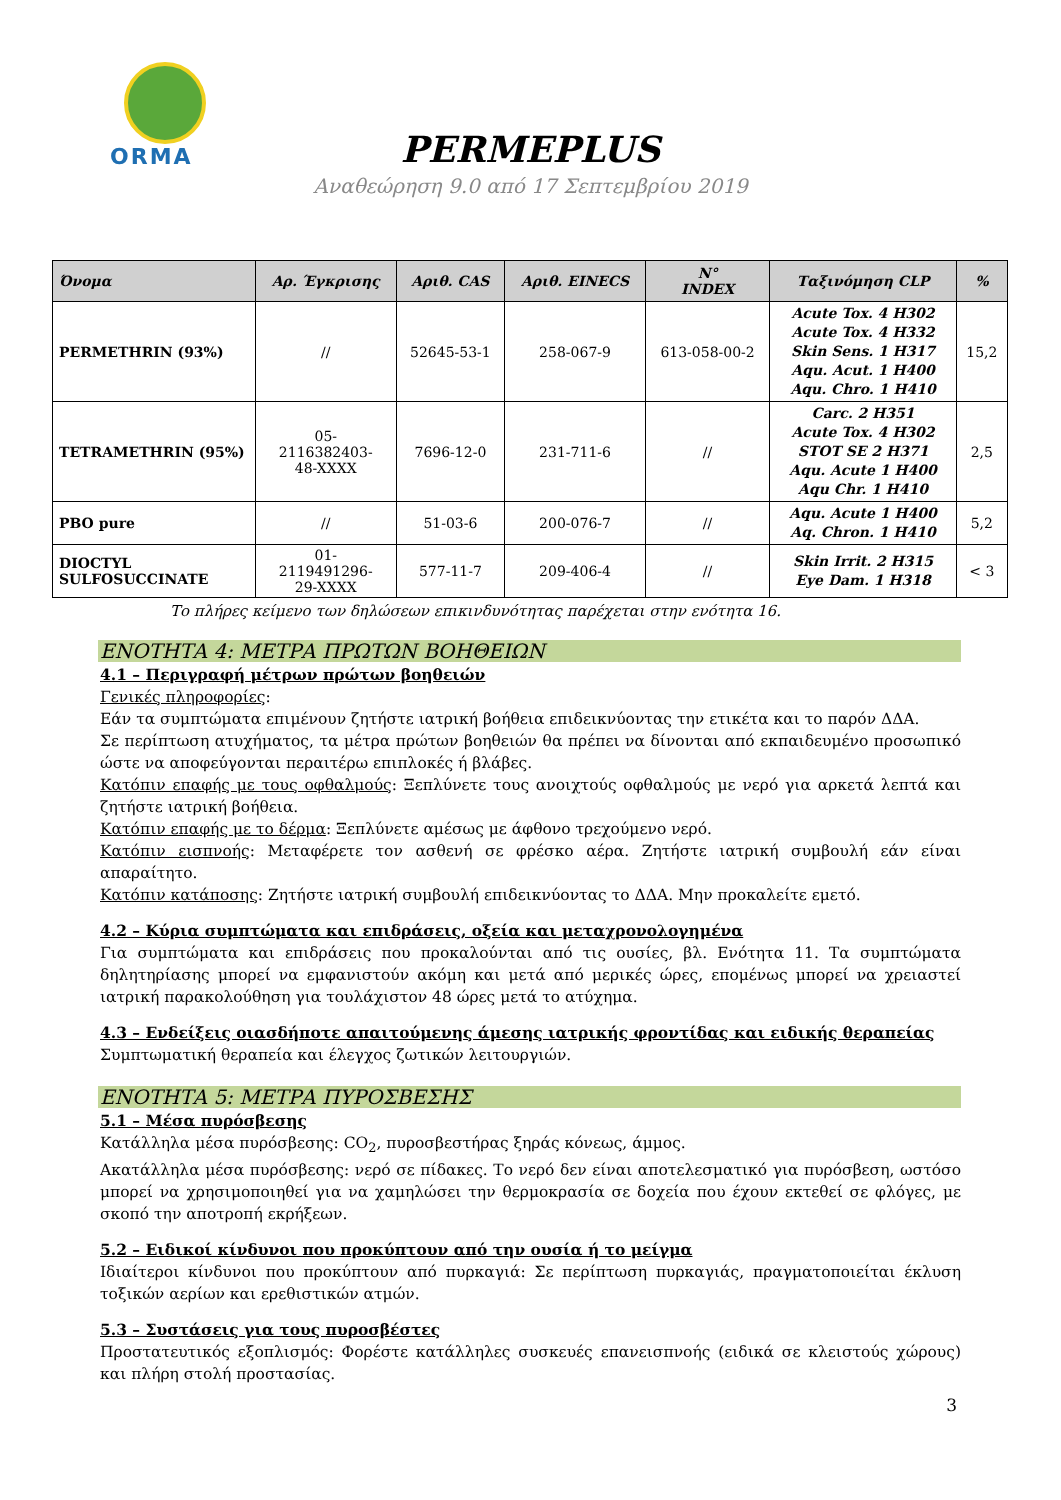ORMA
PERMEPLUS
Αναθεώρηση 9.0 από 17 Σεπτεμβρίου 2019
| Όνομα | Αρ. Έγκρισης | Αριθ. CAS | Αριθ. EINECS | N° INDEX | Ταξινόμηση CLP | % |
| --- | --- | --- | --- | --- | --- | --- |
| PERMETHRIN (93%) | // | 52645-53-1 | 258-067-9 | 613-058-00-2 | Acute Tox. 4 H302 Acute Tox. 4 H332 Skin Sens. 1 H317 Aqu. Acut. 1 H400 Aqu. Chro. 1 H410 | 15,2 |
| TETRAMETHRIN (95%) | 05- 2116382403- 48-XXXX | 7696-12-0 | 231-711-6 | // | Carc. 2 H351 Acute Tox. 4 H302 STOT SE 2 H371 Aqu. Acute 1 H400 Aqu Chr. 1 H410 | 2,5 |
| PBO pure | // | 51-03-6 | 200-076-7 | // | Aqu. Acute 1 H400 Aq. Chron. 1 H410 | 5,2 |
| DIOCTYL SULFOSUCCINATE | 01- 2119491296- 29-XXXX | 577-11-7 | 209-406-4 | // | Skin Irrit. 2 H315 Eye Dam. 1 H318 | < 3 |
Το πλήρες κείμενο των δηλώσεων επικινδυνότητας παρέχεται στην ενότητα 16.
ΕΝΟΤΗΤΑ 4: ΜΕΤΡΑ ΠΡΩΤΩΝ ΒΟΗΘΕΙΩΝ
4.1 – Περιγραφή μέτρων πρώτων βοηθειών
Γενικές πληροφορίες:
Εάν τα συμπτώματα επιμένουν ζητήστε ιατρική βοήθεια επιδεικνύοντας την ετικέτα και το παρόν ΔΔΑ.
Σε περίπτωση ατυχήματος, τα μέτρα πρώτων βοηθειών θα πρέπει να δίνονται από εκπαιδευμένο προσωπικό ώστε να αποφεύγονται περαιτέρω επιπλοκές ή βλάβες.
Κατόπιν επαφής με τους οφθαλμούς: Ξεπλύνετε τους ανοιχτούς οφθαλμούς με νερό για αρκετά λεπτά και ζητήστε ιατρική βοήθεια.
Κατόπιν επαφής με το δέρμα: Ξεπλύνετε αμέσως με άφθονο τρεχούμενο νερό.
Κατόπιν εισπνοής: Μεταφέρετε τον ασθενή σε φρέσκο αέρα. Ζητήστε ιατρική συμβουλή εάν είναι απαραίτητο.
Κατόπιν κατάποσης: Ζητήστε ιατρική συμβουλή επιδεικνύοντας το ΔΔΑ. Μην προκαλείτε εμετό.
4.2 – Κύρια συμπτώματα και επιδράσεις, οξεία και μεταχρονολογημένα
Για συμπτώματα και επιδράσεις που προκαλούνται από τις ουσίες, βλ. Ενότητα 11. Τα συμπτώματα δηλητηρίασης μπορεί να εμφανιστούν ακόμη και μετά από μερικές ώρες, επομένως μπορεί να χρειαστεί ιατρική παρακολούθηση για τουλάχιστον 48 ώρες μετά το ατύχημα.
4.3 – Ενδείξεις οιασδήποτε απαιτούμενης άμεσης ιατρικής φροντίδας και ειδικής θεραπείας
Συμπτωματική θεραπεία και έλεγχος ζωτικών λειτουργιών.
ΕΝΟΤΗΤΑ 5: ΜΕΤΡΑ ΠΥΡΟΣΒΕΣΗΣ
5.1 – Μέσα πυρόσβεσης
Κατάλληλα μέσα πυρόσβεσης: CO<sub>2</sub>, πυροσβεστήρας ξηράς κόνεως, άμμος.
Ακατάλληλα μέσα πυρόσβεσης: νερό σε πίδακες. Το νερό δεν είναι αποτελεσματικό για πυρόσβεση, ωστόσο μπορεί να χρησιμοποιηθεί για να χαμηλώσει την θερμοκρασία σε δοχεία που έχουν εκτεθεί σε φλόγες, με σκοπό την αποτροπή εκρήξεων.
5.2 – Ειδικοί κίνδυνοι που προκύπτουν από την ουσία ή το μείγμα
Ιδιαίτεροι κίνδυνοι που προκύπτουν από πυρκαγιά: Σε περίπτωση πυρκαγιάς, πραγματοποιείται έκλυση τοξικών αερίων και ερεθιστικών ατμών.
5.3 – Συστάσεις για τους πυροσβέστες
Προστατευτικός εξοπλισμός: Φορέστε κατάλληλες συσκευές επανεισπνοής (ειδικά σε κλειστούς χώρους) και πλήρη στολή προστασίας.
3